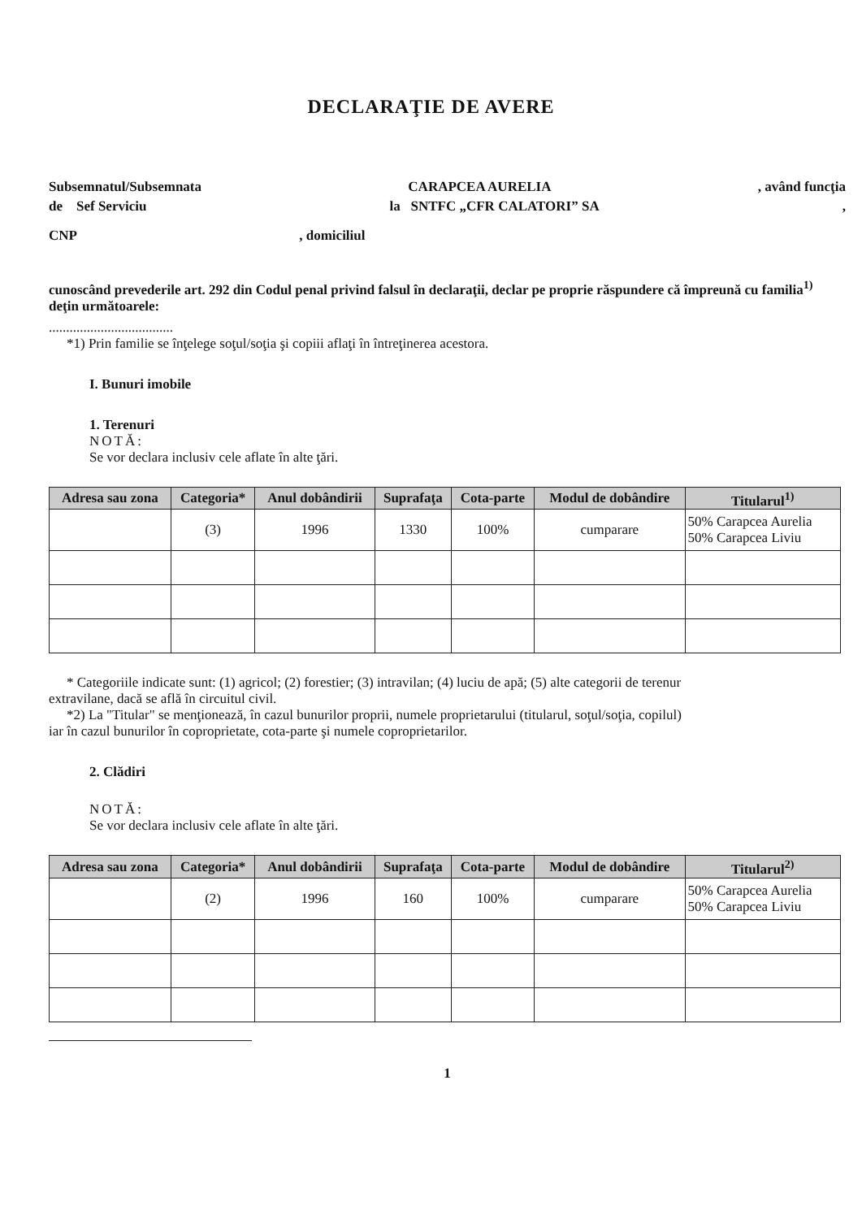DECLARAŢIE DE AVERE
Subsemnatul/Subsemnata CARAPCEA AURELIA, având funcţia
de Sef Serviciu la SNTFC „CFR CALATORI” SA,
CNP , domiciliul
cunoscând prevederile art. 292 din Codul penal privind falsul în declaraţii, declar pe proprie răspundere că împreună cu familia<sup>1)</sup> deţin următoarele:
....................................
*1) Prin familie se înţelege soţul/soţia şi copiii aflaţi în întreţinerea acestora.
I. Bunuri imobile
1. Terenuri
NOTĂ:
Se vor declara inclusiv cele aflate în alte ţări.
| Adresa sau zona | Categoria* | Anul dobândirii | Suprafaţa | Cota-parte | Modul de dobândire | Titularul<sup>1)</sup> |
| --- | --- | --- | --- | --- | --- | --- |
| | (3) | 1996 | 1330 | 100% | cumparare | 50% Carapcea Aurelia 50% Carapcea Liviu |
* Categoriile indicate sunt: (1) agricol; (2) forestier; (3) intravilan; (4) luciu de apă; (5) alte categorii de terenur
extravilane, dacă se află în circuitul civil.
*2) La "Titular" se menţionează, în cazul bunurilor proprii, numele proprietarului (titularul, soţul/soţia, copilul)
iar în cazul bunurilor în coproprietate, cota-parte şi numele coproprietarilor.
2. Clădiri
NOTĂ:
Se vor declara inclusiv cele aflate în alte ţări.
| Adresa sau zona | Categoria* | Anul dobândirii | Suprafaţa | Cota-parte | Modul de dobândire | Titularul<sup>2)</sup> |
| --- | --- | --- | --- | --- | --- | --- |
| | (2) | 1996 | 160 | 100% | cumparare | 50% Carapcea Aurelia 50% Carapcea Liviu |
1